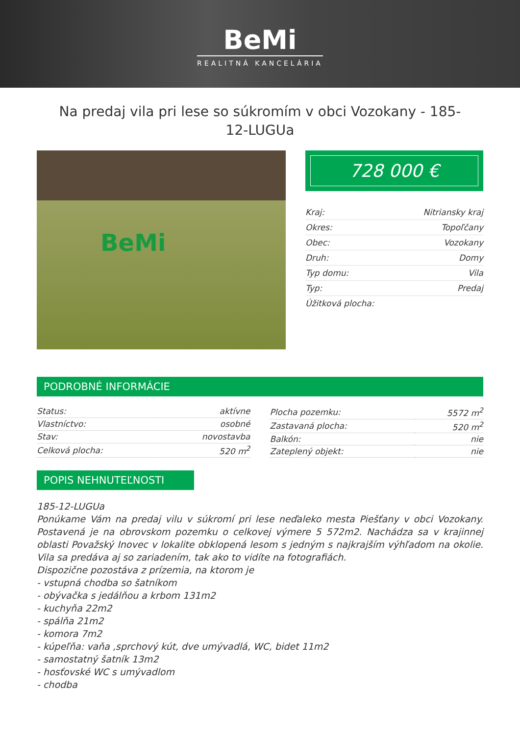BeMi
REALITNÁ KANCELÁRIA
Na predaj vila pri lese so súkromím v obci Vozokany - 185-12-LUGUa
BeMi
728 000 €
| Kraj: | Nitriansky kraj |
| Okres: | Topoľčany |
| Obec: | Vozokany |
| Druh: | Domy |
| Typ domu: | Vila |
| Typ: | Predaj |
| Úžitková plocha: | |
PODROBNÉ INFORMÁCIE
| Status: | aktívne |
| Vlastníctvo: | osobné |
| Stav: | novostavba |
| Celková plocha: | 520 m<sup>2</sup> |
| Plocha pozemku: | 5572 m<sup>2</sup> |
| Zastavaná plocha: | 520 m<sup>2</sup> |
| Balkón: | nie |
| Zateplený objekt: | nie |
POPIS NEHNUTEĽNOSTI
185-12-LUGUa
Ponúkame Vám na predaj vilu v súkromí pri lese neďaleko mesta Piešťany v obci Vozokany. Postavená je na obrovskom pozemku o celkovej výmere 5 572m2. Nachádza sa v krajinnej oblasti Považský Inovec v lokalite obklopená lesom s jedným s najkrajším výhľadom na okolie. Vila sa predáva aj so zariadením, tak ako to vidíte na fotografiách.
Dispozične pozostáva z prízemia, na ktorom je
- vstupná chodba so šatníkom
- obývačka s jedálňou a krbom 131m2
- kuchyňa 22m2
- spálňa 21m2
- komora 7m2
- kúpeľňa: vaňa ,sprchový kút, dve umývadlá, WC, bidet 11m2
- samostatný šatník 13m2
- hosťovské WC s umývadlom
- chodba